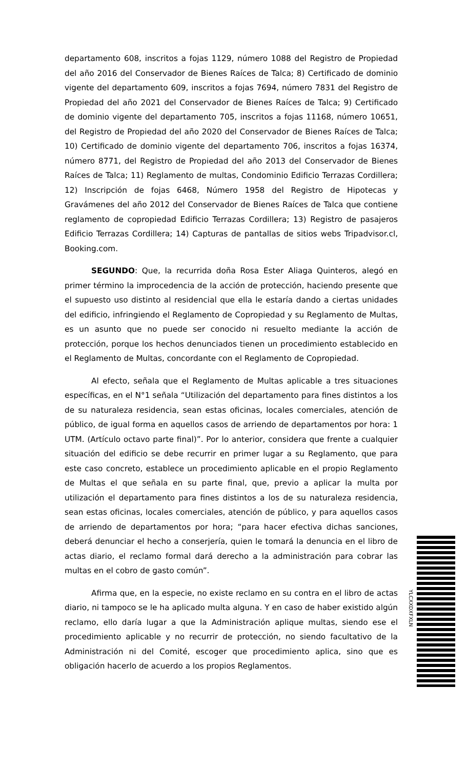departamento 608, inscritos a fojas 1129, número 1088 del Registro de Propiedad del año 2016 del Conservador de Bienes Raíces de Talca; 8) Certificado de dominio vigente del departamento 609, inscritos a fojas 7694, número 7831 del Registro de Propiedad del año 2021 del Conservador de Bienes Raíces de Talca; 9) Certificado de dominio vigente del departamento 705, inscritos a fojas 11168, número 10651, del Registro de Propiedad del año 2020 del Conservador de Bienes Raíces de Talca; 10) Certificado de dominio vigente del departamento 706, inscritos a fojas 16374, número 8771, del Registro de Propiedad del año 2013 del Conservador de Bienes Raíces de Talca; 11) Reglamento de multas, Condominio Edificio Terrazas Cordillera; 12) Inscripción de fojas 6468, Número 1958 del Registro de Hipotecas y Gravámenes del año 2012 del Conservador de Bienes Raíces de Talca que contiene reglamento de copropiedad Edificio Terrazas Cordillera; 13) Registro de pasajeros Edificio Terrazas Cordillera; 14) Capturas de pantallas de sitios webs Tripadvisor.cl, Booking.com.
SEGUNDO: Que, la recurrida doña Rosa Ester Aliaga Quinteros, alegó en primer término la improcedencia de la acción de protección, haciendo presente que el supuesto uso distinto al residencial que ella le estaría dando a ciertas unidades del edificio, infringiendo el Reglamento de Copropiedad y su Reglamento de Multas, es un asunto que no puede ser conocido ni resuelto mediante la acción de protección, porque los hechos denunciados tienen un procedimiento establecido en el Reglamento de Multas, concordante con el Reglamento de Copropiedad.
Al efecto, señala que el Reglamento de Multas aplicable a tres situaciones específicas, en el N°1 señala “Utilización del departamento para fines distintos a los de su naturaleza residencia, sean estas oficinas, locales comerciales, atención de público, de igual forma en aquellos casos de arriendo de departamentos por hora: 1 UTM. (Artículo octavo parte final)”. Por lo anterior, considera que frente a cualquier situación del edificio se debe recurrir en primer lugar a su Reglamento, que para este caso concreto, establece un procedimiento aplicable en el propio Reglamento de Multas el que señala en su parte final, que, previo a aplicar la multa por utilización el departamento para fines distintos a los de su naturaleza residencia, sean estas oficinas, locales comerciales, atención de público, y para aquellos casos de arriendo de departamentos por hora; “para hacer efectiva dichas sanciones, deberá denunciar el hecho a conserjería, quien le tomará la denuncia en el libro de actas diario, el reclamo formal dará derecho a la administración para cobrar las multas en el cobro de gasto común”.
Afirma que, en la especie, no existe reclamo en su contra en el libro de actas diario, ni tampoco se le ha aplicado multa alguna. Y en caso de haber existido algún reclamo, ello daría lugar a que la Administración aplique multas, siendo ese el procedimiento aplicable y no recurrir de protección, no siendo facultativo de la Administración ni del Comité, escoger que procedimiento aplica, sino que es obligación hacerlo de acuerdo a los propios Reglamentos.
YLCXXDXFXLN